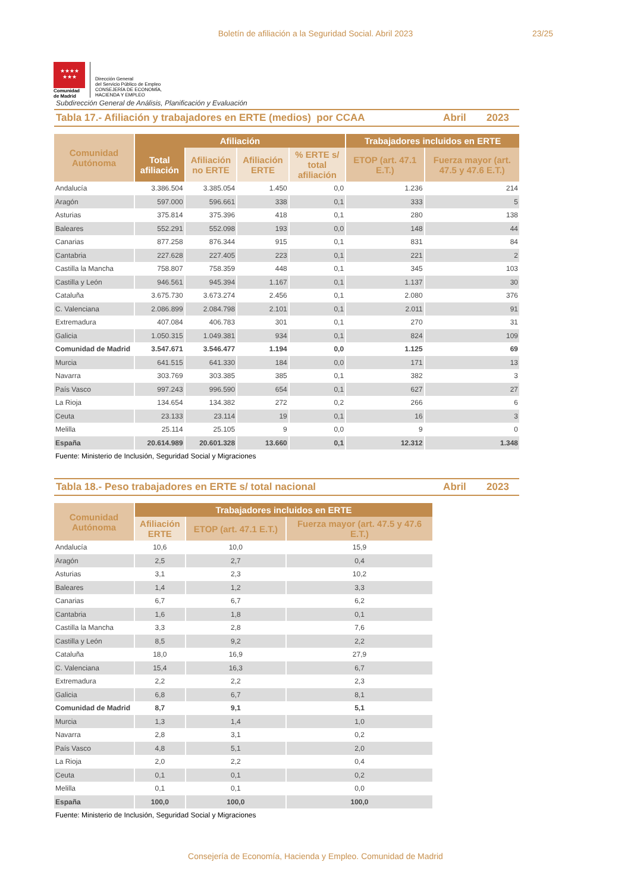Boletín de afiliación a la Seguridad Social. Abril 2023
23/25
★★★★
★★★
Comunidad
de Madrid
Dirección General
del Servicio Público de Empleo
CONSEJERÍA DE ECONOMÍA,
HACIENDA Y EMPLEO
Subdirección General de Análisis, Planificación y Evaluación
Tabla 17.- Afiliación y trabajadores en ERTE (medios) por CCAA
Abril 2023
| Comunidad Autónoma | Afiliación | | | | Trabajadores incluidos en ERTE | |
| --- | --- | --- | --- | --- | --- | --- |
| | Total afiliación | Afiliación no ERTE | Afiliación ERTE | % ERTE s/ total afiliación | ETOP (art. 47.1 E.T.) | Fuerza mayor (art. 47.5 y 47.6 E.T.) |
| Andalucía | 3.386.504 | 3.385.054 | 1.450 | 0,0 | 1.236 | 214 |
| Aragón | 597.000 | 596.661 | 338 | 0,1 | 333 | 5 |
| Asturias | 375.814 | 375.396 | 418 | 0,1 | 280 | 138 |
| Baleares | 552.291 | 552.098 | 193 | 0,0 | 148 | 44 |
| Canarias | 877.258 | 876.344 | 915 | 0,1 | 831 | 84 |
| Cantabria | 227.628 | 227.405 | 223 | 0,1 | 221 | 2 |
| Castilla la Mancha | 758.807 | 758.359 | 448 | 0,1 | 345 | 103 |
| Castilla y León | 946.561 | 945.394 | 1.167 | 0,1 | 1.137 | 30 |
| Cataluña | 3.675.730 | 3.673.274 | 2.456 | 0,1 | 2.080 | 376 |
| C. Valenciana | 2.086.899 | 2.084.798 | 2.101 | 0,1 | 2.011 | 91 |
| Extremadura | 407.084 | 406.783 | 301 | 0,1 | 270 | 31 |
| Galicia | 1.050.315 | 1.049.381 | 934 | 0,1 | 824 | 109 |
| Comunidad de Madrid | 3.547.671 | 3.546.477 | 1.194 | 0,0 | 1.125 | 69 |
| Murcia | 641.515 | 641.330 | 184 | 0,0 | 171 | 13 |
| Navarra | 303.769 | 303.385 | 385 | 0,1 | 382 | 3 |
| País Vasco | 997.243 | 996.590 | 654 | 0,1 | 627 | 27 |
| La Rioja | 134.654 | 134.382 | 272 | 0,2 | 266 | 6 |
| Ceuta | 23.133 | 23.114 | 19 | 0,1 | 16 | 3 |
| Melilla | 25.114 | 25.105 | 9 | 0,0 | 9 | 0 |
| España | 20.614.989 | 20.601.328 | 13.660 | 0,1 | 12.312 | 1.348 |
Fuente: Ministerio de Inclusión, Seguridad Social y Migraciones
Tabla 18.- Peso trabajadores en ERTE s/ total nacional
Abril 2023
| Comunidad Autónoma | Trabajadores incluidos en ERTE | | |
| --- | --- | --- | --- |
| | Afiliación ERTE | ETOP (art. 47.1 E.T.) | Fuerza mayor (art. 47.5 y 47.6 E.T.) |
| Andalucía | 10,6 | 10,0 | 15,9 |
| Aragón | 2,5 | 2,7 | 0,4 |
| Asturias | 3,1 | 2,3 | 10,2 |
| Baleares | 1,4 | 1,2 | 3,3 |
| Canarias | 6,7 | 6,7 | 6,2 |
| Cantabria | 1,6 | 1,8 | 0,1 |
| Castilla la Mancha | 3,3 | 2,8 | 7,6 |
| Castilla y León | 8,5 | 9,2 | 2,2 |
| Cataluña | 18,0 | 16,9 | 27,9 |
| C. Valenciana | 15,4 | 16,3 | 6,7 |
| Extremadura | 2,2 | 2,2 | 2,3 |
| Galicia | 6,8 | 6,7 | 8,1 |
| Comunidad de Madrid | 8,7 | 9,1 | 5,1 |
| Murcia | 1,3 | 1,4 | 1,0 |
| Navarra | 2,8 | 3,1 | 0,2 |
| País Vasco | 4,8 | 5,1 | 2,0 |
| La Rioja | 2,0 | 2,2 | 0,4 |
| Ceuta | 0,1 | 0,1 | 0,2 |
| Melilla | 0,1 | 0,1 | 0,0 |
| España | 100,0 | 100,0 | 100,0 |
Fuente: Ministerio de Inclusión, Seguridad Social y Migraciones
Consejería de Economía, Hacienda y Empleo. Comunidad de Madrid